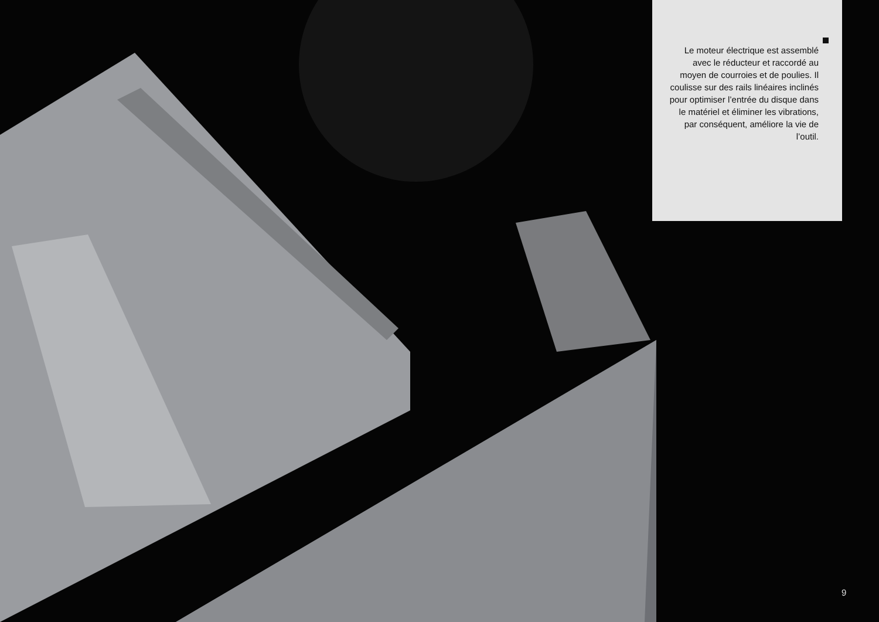Le moteur électrique est assemblé avec le réducteur et raccordé au moyen de courroies et de poulies. Il coulisse sur des rails linéaires inclinés pour optimiser l’entrée du disque dans le matériel et éliminer les vibrations, par conséquent, améliore la vie de l’outil.
9